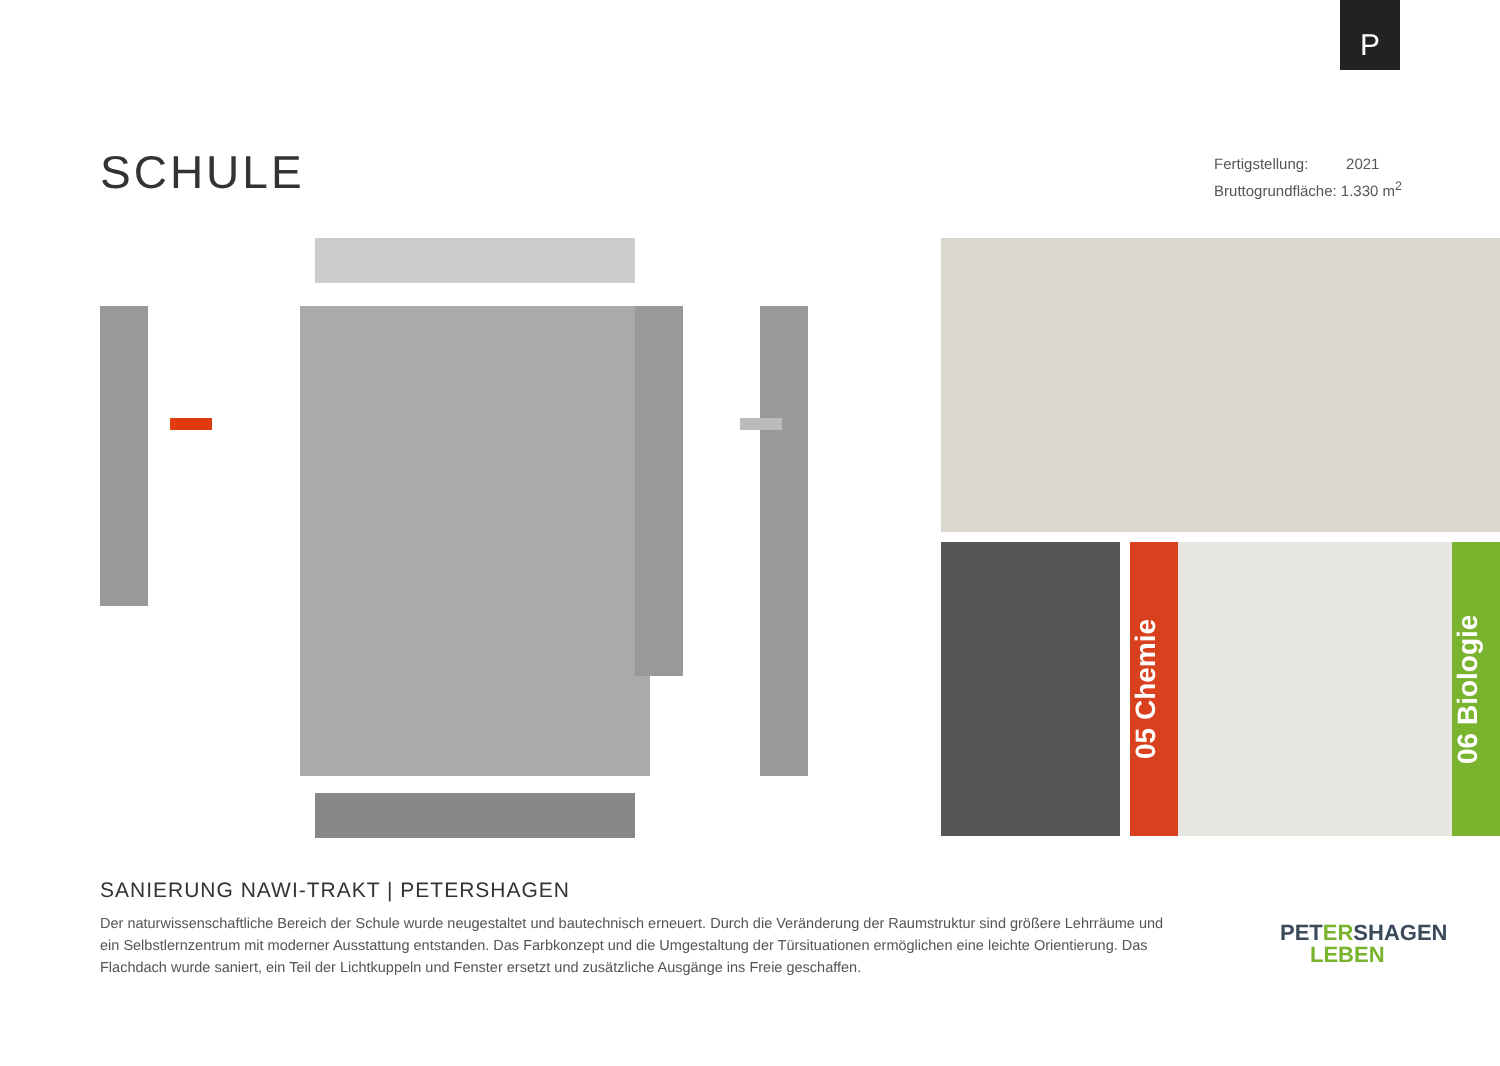P
SCHULE
Fertigstellung: 2021
Bruttogrundfläche: 1.330 m<sup>2</sup>
05 Chemie
06 Biologie
SANIERUNG NAWI-TRAKT | PETERSHAGEN
Der naturwissenschaftliche Bereich der Schule wurde neugestaltet und bautechnisch erneuert. Durch die Veränderung der Raumstruktur sind größere Lehrräume und ein Selbstlernzentrum mit moderner Ausstattung entstanden. Das Farbkonzept und die Umgestaltung der Türsituationen ermöglichen eine leichte Orientierung. Das Flachdach wurde saniert, ein Teil der Lichtkuppeln und Fenster ersetzt und zusätzliche Ausgänge ins Freie geschaffen.
PETERSHAGEN
LEBEN